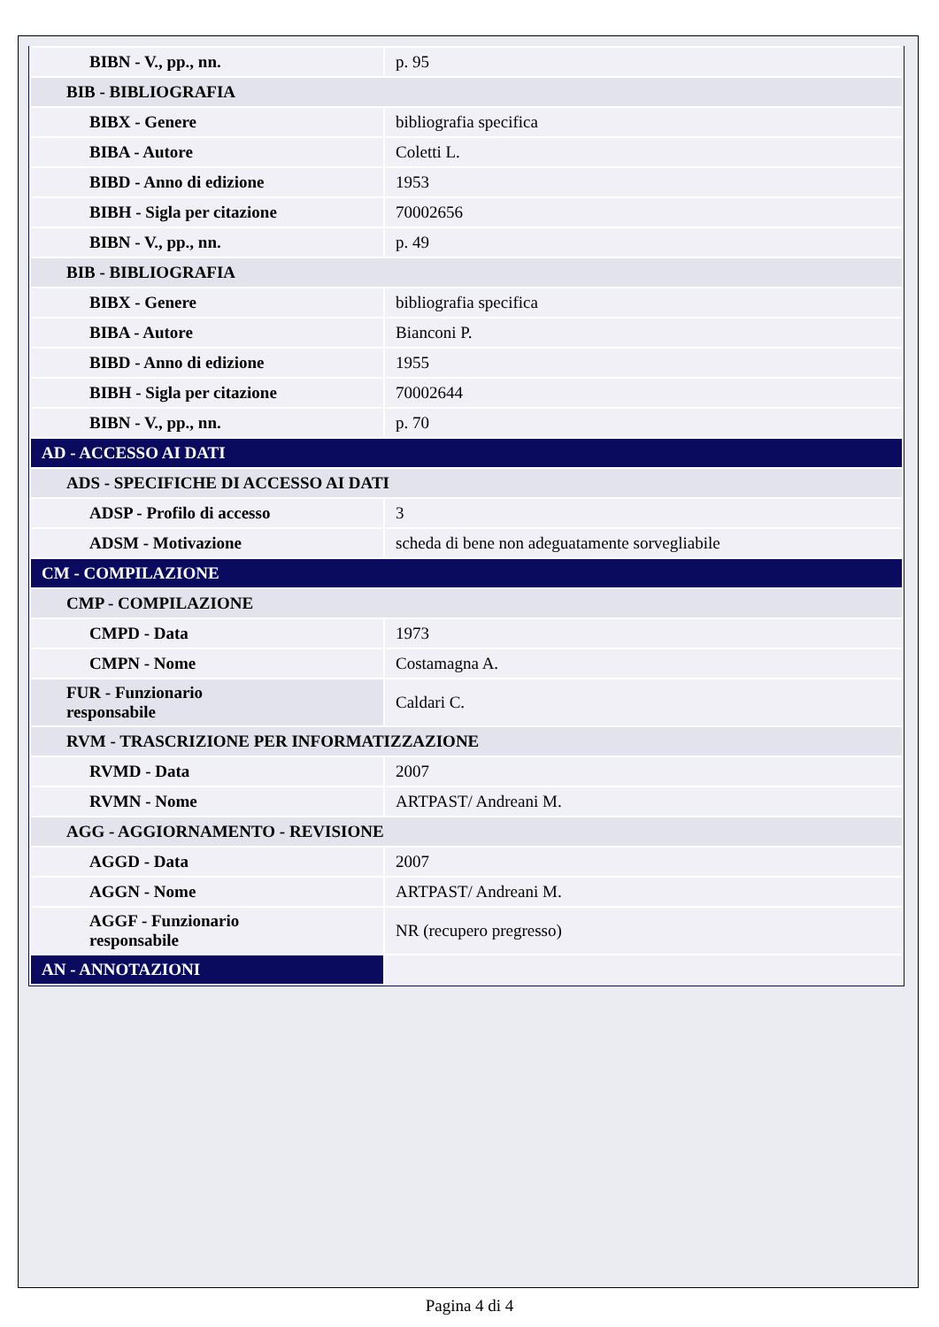| BIBN - V., pp., nn. | p. 95 |
| BIB - BIBLIOGRAFIA | |
| BIBX - Genere | bibliografia specifica |
| BIBA - Autore | Coletti L. |
| BIBD - Anno di edizione | 1953 |
| BIBH - Sigla per citazione | 70002656 |
| BIBN - V., pp., nn. | p. 49 |
| BIB - BIBLIOGRAFIA | |
| BIBX - Genere | bibliografia specifica |
| BIBA - Autore | Bianconi P. |
| BIBD - Anno di edizione | 1955 |
| BIBH - Sigla per citazione | 70002644 |
| BIBN - V., pp., nn. | p. 70 |
| AD - ACCESSO AI DATI | |
| ADS - SPECIFICHE DI ACCESSO AI DATI | |
| ADSP - Profilo di accesso | 3 |
| ADSM - Motivazione | scheda di bene non adeguatamente sorvegliabile |
| CM - COMPILAZIONE | |
| CMP - COMPILAZIONE | |
| CMPD - Data | 1973 |
| CMPN - Nome | Costamagna A. |
| FUR - Funzionario responsabile | Caldari C. |
| RVM - TRASCRIZIONE PER INFORMATIZZAZIONE | |
| RVMD - Data | 2007 |
| RVMN - Nome | ARTPAST/ Andreani M. |
| AGG - AGGIORNAMENTO - REVISIONE | |
| AGGD - Data | 2007 |
| AGGN - Nome | ARTPAST/ Andreani M. |
| AGGF - Funzionario responsabile | NR (recupero pregresso) |
| AN - ANNOTAZIONI | |
Pagina 4 di 4